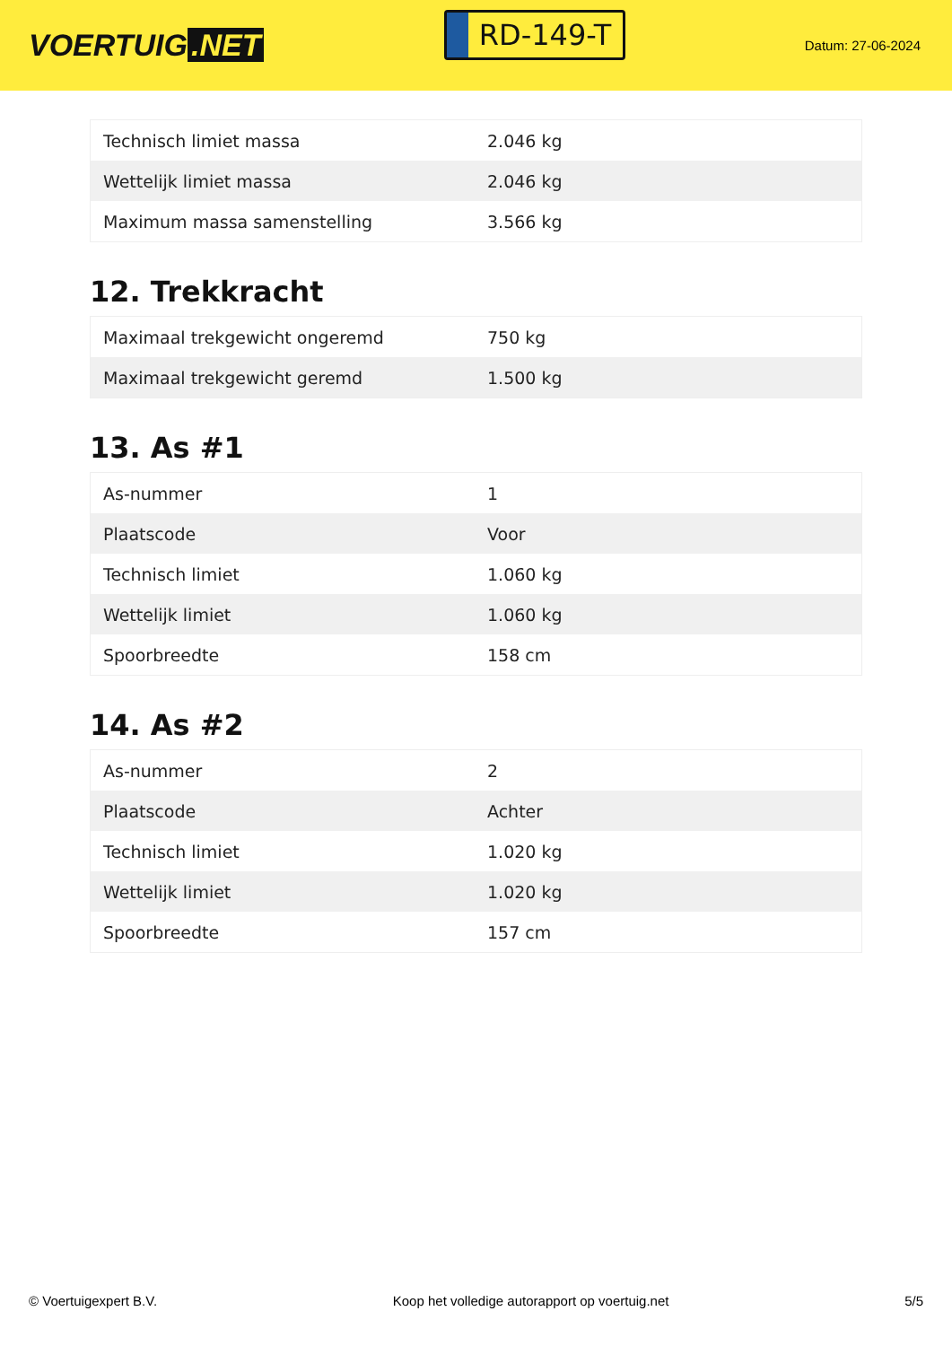VOERTUIG.NET
RD-149-T
Datum: 27-06-2024
| Technisch limiet massa | 2.046 kg |
| Wettelijk limiet massa | 2.046 kg |
| Maximum massa samenstelling | 3.566 kg |
12. Trekkracht
| Maximaal trekgewicht ongeremd | 750 kg |
| Maximaal trekgewicht geremd | 1.500 kg |
13. As #1
| As-nummer | 1 |
| Plaatscode | Voor |
| Technisch limiet | 1.060 kg |
| Wettelijk limiet | 1.060 kg |
| Spoorbreedte | 158 cm |
14. As #2
| As-nummer | 2 |
| Plaatscode | Achter |
| Technisch limiet | 1.020 kg |
| Wettelijk limiet | 1.020 kg |
| Spoorbreedte | 157 cm |
© Voertuigexpert B.V. Koop het volledige autorapport op voertuig.net 5/5